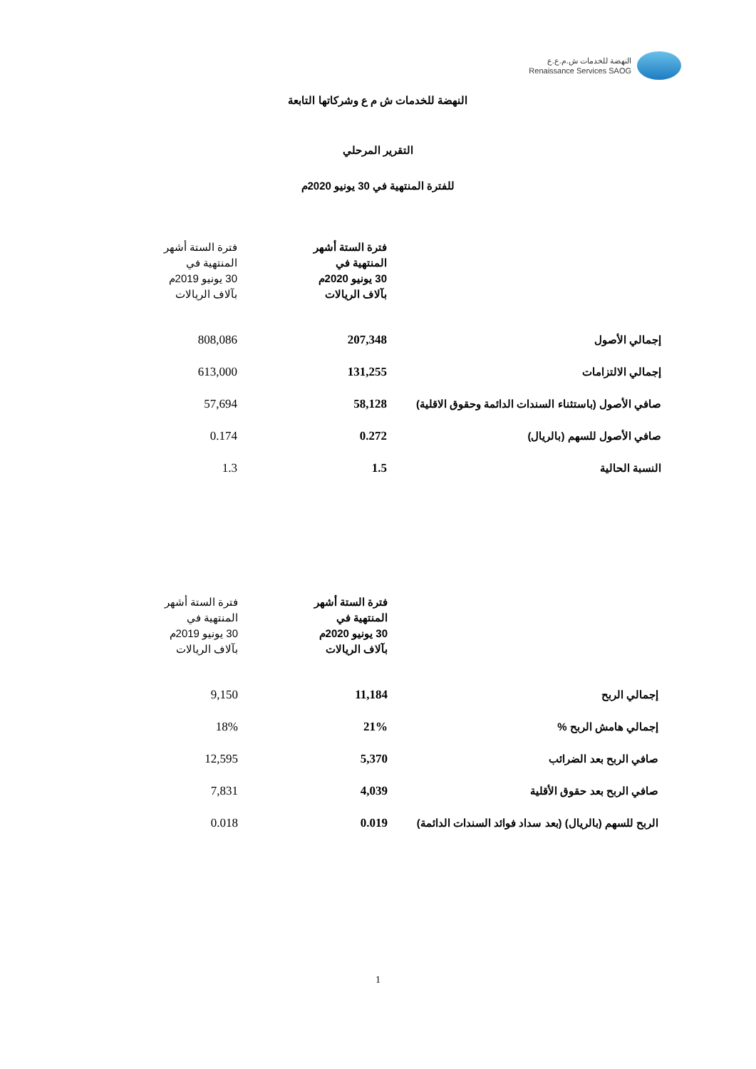النهضة للخدمات ش.م.ع.ع
Renaissance Services SAOG
النهضة للخدمات ش م ع وشركاتها التابعة
التقرير المرحلي
للفترة المنتهية في 30 يونيو 2020م
| | فترة الستة أشهر المنتهية في 30 يونيو 2020م بآلاف الريالات | فترة الستة أشهر المنتهية في 30 يونيو 2019م بآلاف الريالات |
| --- | --- | --- |
| إجمالي الأصول | 207,348 | 808,086 |
| إجمالي الالتزامات | 131,255 | 613,000 |
| صافي الأصول (باستثناء السندات الدائمة وحقوق الاقلية) | 58,128 | 57,694 |
| صافي الأصول للسهم (بالريال) | 0.272 | 0.174 |
| النسبة الحالية | 1.5 | 1.3 |
| | فترة الستة أشهر المنتهية في 30 يونيو 2020م بآلاف الريالات | فترة الستة أشهر المنتهية في 30 يونيو 2019م بآلاف الريالات |
| --- | --- | --- |
| إجمالي الربح | 11,184 | 9,150 |
| إجمالي هامش الربح % | 21% | 18% |
| صافي الربح بعد الضرائب | 5,370 | 12,595 |
| صافي الربح بعد حقوق الأقلية | 4,039 | 7,831 |
| الربح للسهم (بالريال) (بعد سداد فوائد السندات الدائمة) | 0.019 | 0.018 |
1